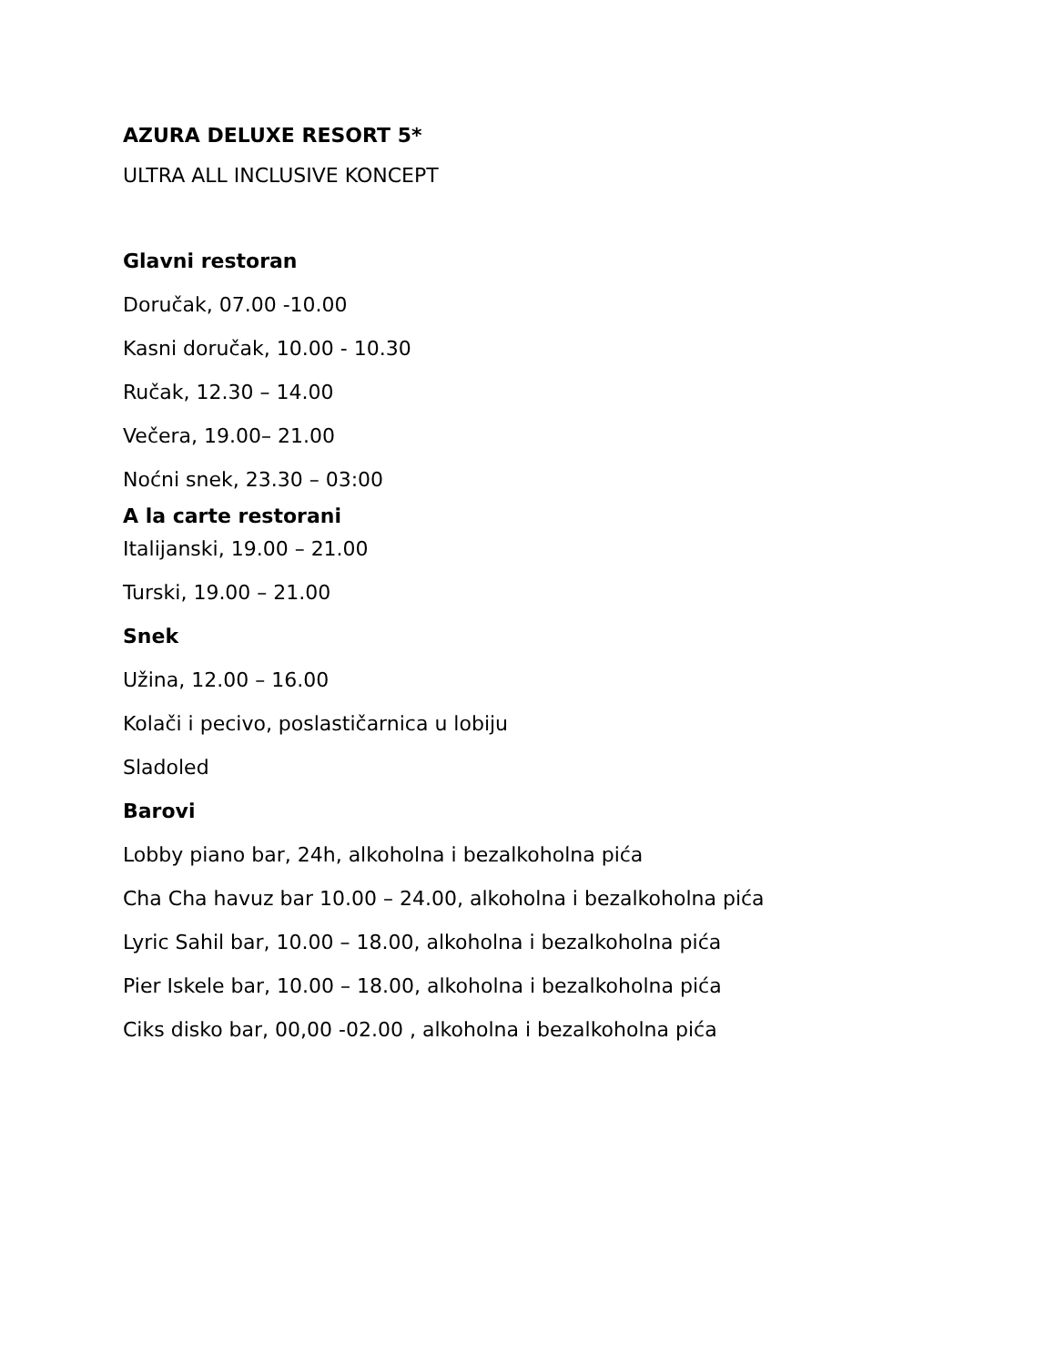AZURA DELUXE RESORT 5*
ULTRA ALL INCLUSIVE KONCEPT
Glavni restoran
Doručak, 07.00 -10.00
Kasni doručak, 10.00 - 10.30
Ručak, 12.30 – 14.00
Večera, 19.00– 21.00
Noćni snek, 23.30 – 03:00
A la carte restorani
Italijanski, 19.00 – 21.00
Turski, 19.00 – 21.00
Snek
Užina, 12.00 – 16.00
Kolači i pecivo, poslastičarnica u lobiju
Sladoled
Barovi
Lobby piano bar, 24h, alkoholna i bezalkoholna pića
Cha Cha havuz bar 10.00 – 24.00, alkoholna i bezalkoholna pića
Lyric Sahil bar, 10.00 – 18.00, alkoholna i bezalkoholna pića
Pier Iskele bar, 10.00 – 18.00, alkoholna i bezalkoholna pića
Ciks disko bar, 00,00 -02.00 , alkoholna i bezalkoholna pića